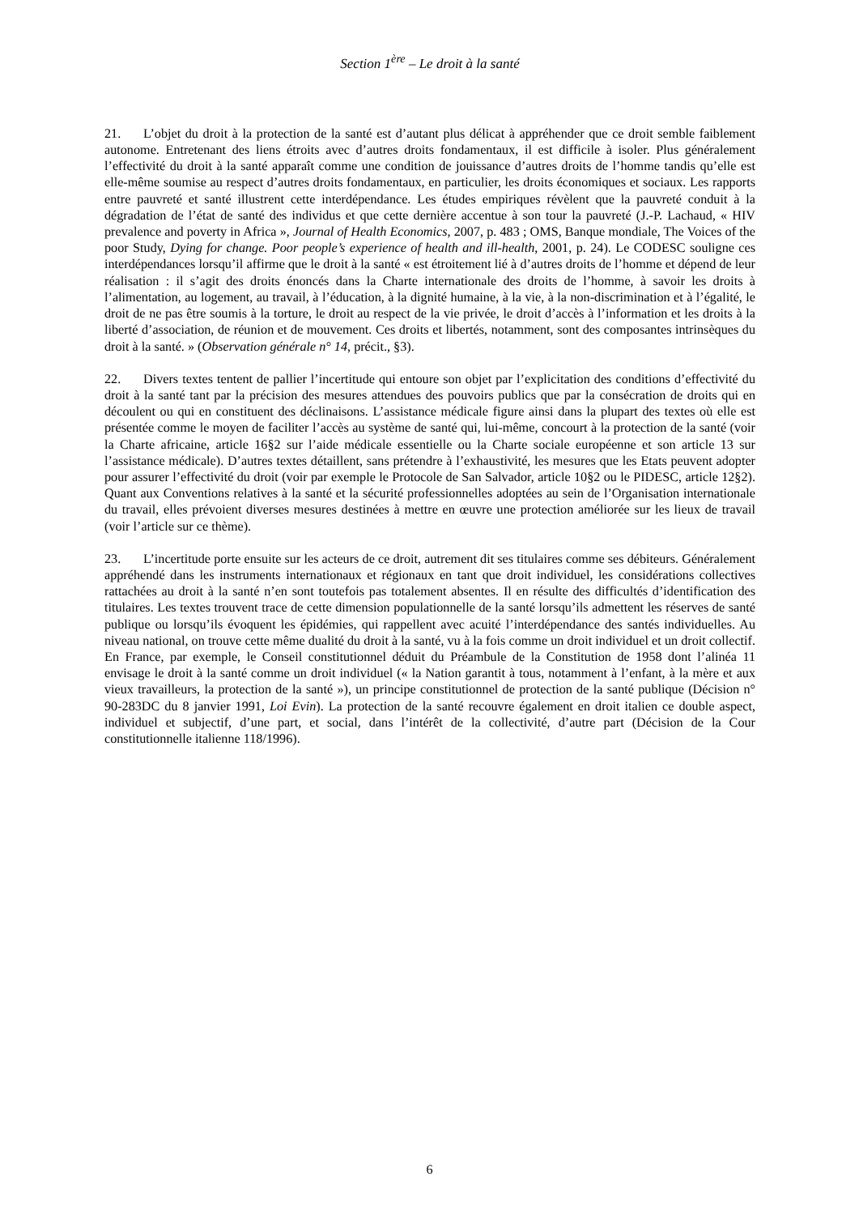Section 1<sup>ère</sup> – Le droit à la santé
21. L’objet du droit à la protection de la santé est d’autant plus délicat à appréhender que ce droit semble faiblement autonome. Entretenant des liens étroits avec d’autres droits fondamentaux, il est difficile à isoler. Plus généralement l’effectivité du droit à la santé apparaît comme une condition de jouissance d’autres droits de l’homme tandis qu’elle est elle-même soumise au respect d’autres droits fondamentaux, en particulier, les droits économiques et sociaux. Les rapports entre pauvreté et santé illustrent cette interdépendance. Les études empiriques révèlent que la pauvreté conduit à la dégradation de l’état de santé des individus et que cette dernière accentue à son tour la pauvreté (J.-P. Lachaud, « HIV prevalence and poverty in Africa », Journal of Health Economics, 2007, p. 483 ; OMS, Banque mondiale, The Voices of the poor Study, Dying for change. Poor people’s experience of health and ill-health, 2001, p. 24). Le CODESC souligne ces interdépendances lorsqu’il affirme que le droit à la santé « est étroitement lié à d’autres droits de l’homme et dépend de leur réalisation : il s’agit des droits énoncés dans la Charte internationale des droits de l’homme, à savoir les droits à l’alimentation, au logement, au travail, à l’éducation, à la dignité humaine, à la vie, à la non-discrimination et à l’égalité, le droit de ne pas être soumis à la torture, le droit au respect de la vie privée, le droit d’accès à l’information et les droits à la liberté d’association, de réunion et de mouvement. Ces droits et libertés, notamment, sont des composantes intrinsèques du droit à la santé. » (Observation générale n° 14, précit., §3).
22. Divers textes tentent de pallier l’incertitude qui entoure son objet par l’explicitation des conditions d’effectivité du droit à la santé tant par la précision des mesures attendues des pouvoirs publics que par la consécration de droits qui en découlent ou qui en constituent des déclinaisons. L’assistance médicale figure ainsi dans la plupart des textes où elle est présentée comme le moyen de faciliter l’accès au système de santé qui, lui-même, concourt à la protection de la santé (voir la Charte africaine, article 16§2 sur l’aide médicale essentielle ou la Charte sociale européenne et son article 13 sur l’assistance médicale). D’autres textes détaillent, sans prétendre à l’exhaustivité, les mesures que les Etats peuvent adopter pour assurer l’effectivité du droit (voir par exemple le Protocole de San Salvador, article 10§2 ou le PIDESC, article 12§2). Quant aux Conventions relatives à la santé et la sécurité professionnelles adoptées au sein de l’Organisation internationale du travail, elles prévoient diverses mesures destinées à mettre en œuvre une protection améliorée sur les lieux de travail (voir l’article sur ce thème).
23. L’incertitude porte ensuite sur les acteurs de ce droit, autrement dit ses titulaires comme ses débiteurs. Généralement appréhendé dans les instruments internationaux et régionaux en tant que droit individuel, les considérations collectives rattachées au droit à la santé n’en sont toutefois pas totalement absentes. Il en résulte des difficultés d’identification des titulaires. Les textes trouvent trace de cette dimension populationnelle de la santé lorsqu’ils admettent les réserves de santé publique ou lorsqu’ils évoquent les épidémies, qui rappellent avec acuité l’interdépendance des santés individuelles. Au niveau national, on trouve cette même dualité du droit à la santé, vu à la fois comme un droit individuel et un droit collectif. En France, par exemple, le Conseil constitutionnel déduit du Préambule de la Constitution de 1958 dont l’alinéa 11 envisage le droit à la santé comme un droit individuel (« la Nation garantit à tous, notamment à l’enfant, à la mère et aux vieux travailleurs, la protection de la santé »), un principe constitutionnel de protection de la santé publique (Décision n° 90-283DC du 8 janvier 1991, Loi Evin). La protection de la santé recouvre également en droit italien ce double aspect, individuel et subjectif, d’une part, et social, dans l’intérêt de la collectivité, d’autre part (Décision de la Cour constitutionnelle italienne 118/1996).
6